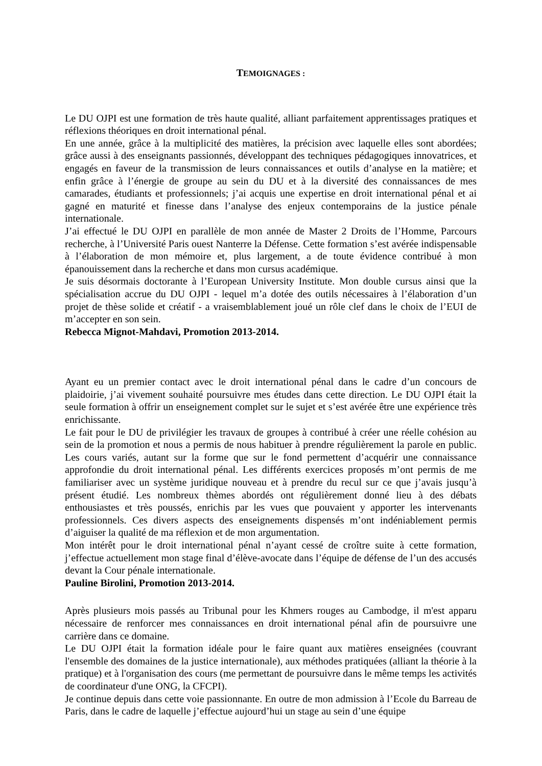TEMOIGNAGES :
Le DU OJPI est une formation de très haute qualité, alliant parfaitement apprentissages pratiques et réflexions théoriques en droit international pénal.
En une année, grâce à la multiplicité des matières, la précision avec laquelle elles sont abordées; grâce aussi à des enseignants passionnés, développant des techniques pédagogiques innovatrices, et engagés en faveur de la transmission de leurs connaissances et outils d’analyse en la matière; et enfin grâce à l’énergie de groupe au sein du DU et à la diversité des connaissances de mes camarades, étudiants et professionnels; j’ai acquis une expertise en droit international pénal et ai gagné en maturité et finesse dans l’analyse des enjeux contemporains de la justice pénale internationale.
J’ai effectué le DU OJPI en parallèle de mon année de Master 2 Droits de l’Homme, Parcours recherche, à l’Université Paris ouest Nanterre la Défense. Cette formation s’est avérée indispensable à l’élaboration de mon mémoire et, plus largement, a de toute évidence contribué à mon épanouissement dans la recherche et dans mon cursus académique.
Je suis désormais doctorante à l’European University Institute. Mon double cursus ainsi que la spécialisation accrue du DU OJPI - lequel m’a dotée des outils nécessaires à l’élaboration d’un projet de thèse solide et créatif - a vraisemblablement joué un rôle clef dans le choix de l’EUI de m’accepter en son sein.
Rebecca Mignot-Mahdavi, Promotion 2013-2014.
Ayant eu un premier contact avec le droit international pénal dans le cadre d’un concours de plaidoirie, j’ai vivement souhaité poursuivre mes études dans cette direction. Le DU OJPI était la seule formation à offrir un enseignement complet sur le sujet et s’est avérée être une expérience très enrichissante.
Le fait pour le DU de privilégier les travaux de groupes à contribué à créer une réelle cohésion au sein de la promotion et nous a permis de nous habituer à prendre régulièrement la parole en public. Les cours variés, autant sur la forme que sur le fond permettent d’acquérir une connaissance approfondie du droit international pénal. Les différents exercices proposés m’ont permis de me familiariser avec un système juridique nouveau et à prendre du recul sur ce que j’avais jusqu’à présent étudié. Les nombreux thèmes abordés ont régulièrement donné lieu à des débats enthousiastes et très poussés, enrichis par les vues que pouvaient y apporter les intervenants professionnels. Ces divers aspects des enseignements dispensés m’ont indéniablement permis d’aiguiser la qualité de ma réflexion et de mon argumentation.
Mon intérêt pour le droit international pénal n’ayant cessé de croître suite à cette formation, j’effectue actuellement mon stage final d’élève-avocate dans l’équipe de défense de l’un des accusés devant la Cour pénale internationale.
Pauline Birolini, Promotion 2013-2014.
Après plusieurs mois passés au Tribunal pour les Khmers rouges au Cambodge, il m'est apparu nécessaire de renforcer mes connaissances en droit international pénal afin de poursuivre une carrière dans ce domaine.
Le DU OJPI était la formation idéale pour le faire quant aux matières enseignées (couvrant l'ensemble des domaines de la justice internationale), aux méthodes pratiquées (alliant la théorie à la pratique) et à l'organisation des cours (me permettant de poursuivre dans le même temps les activités de coordinateur d'une ONG, la CFCPI).
Je continue depuis dans cette voie passionnante. En outre de mon admission à l’Ecole du Barreau de Paris, dans le cadre de laquelle j’effectue aujourd’hui un stage au sein d’une équipe